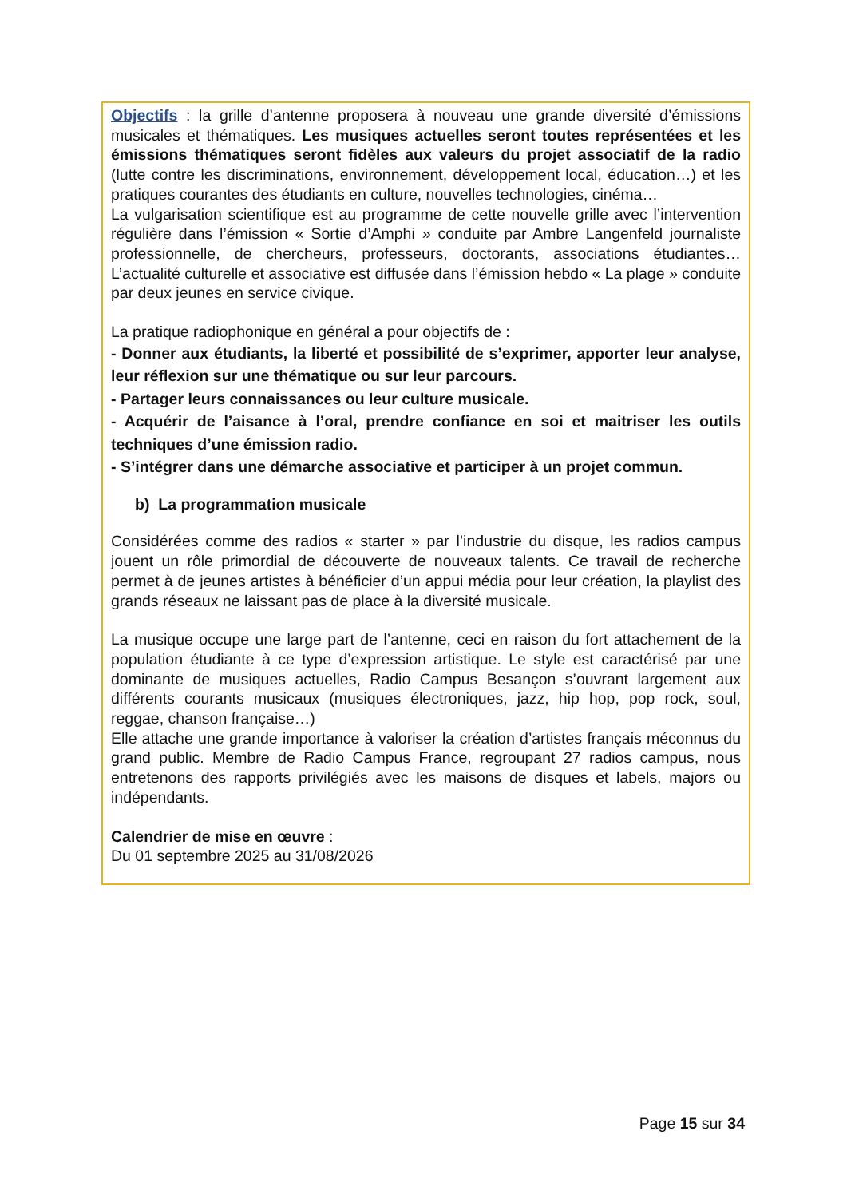Objectifs : la grille d’antenne proposera à nouveau une grande diversité d’émissions musicales et thématiques. Les musiques actuelles seront toutes représentées et les émissions thématiques seront fidèles aux valeurs du projet associatif de la radio (lutte contre les discriminations, environnement, développement local, éducation…) et les pratiques courantes des étudiants en culture, nouvelles technologies, cinéma…
La vulgarisation scientifique est au programme de cette nouvelle grille avec l’intervention régulière dans l’émission « Sortie d’Amphi » conduite par Ambre Langenfeld journaliste professionnelle, de chercheurs, professeurs, doctorants, associations étudiantes… L’actualité culturelle et associative est diffusée dans l’émission hebdo « La plage » conduite par deux jeunes en service civique.
La pratique radiophonique en général a pour objectifs de :
- Donner aux étudiants, la liberté et possibilité de s’exprimer, apporter leur analyse, leur réflexion sur une thématique ou sur leur parcours.
- Partager leurs connaissances ou leur culture musicale.
- Acquérir de l’aisance à l’oral, prendre confiance en soi et maitriser les outils techniques d’une émission radio.
- S’intégrer dans une démarche associative et participer à un projet commun.
b) La programmation musicale
Considérées comme des radios « starter » par l’industrie du disque, les radios campus jouent un rôle primordial de découverte de nouveaux talents. Ce travail de recherche permet à de jeunes artistes à bénéficier d’un appui média pour leur création, la playlist des grands réseaux ne laissant pas de place à la diversité musicale.
La musique occupe une large part de l’antenne, ceci en raison du fort attachement de la population étudiante à ce type d’expression artistique. Le style est caractérisé par une dominante de musiques actuelles, Radio Campus Besançon s’ouvrant largement aux différents courants musicaux (musiques électroniques, jazz, hip hop, pop rock, soul, reggae, chanson française…)
Elle attache une grande importance à valoriser la création d’artistes français méconnus du grand public. Membre de Radio Campus France, regroupant 27 radios campus, nous entretenons des rapports privilégiés avec les maisons de disques et labels, majors ou indépendants.
Calendrier de mise en œuvre :
Du 01 septembre 2025 au 31/08/2026
Page 15 sur 34